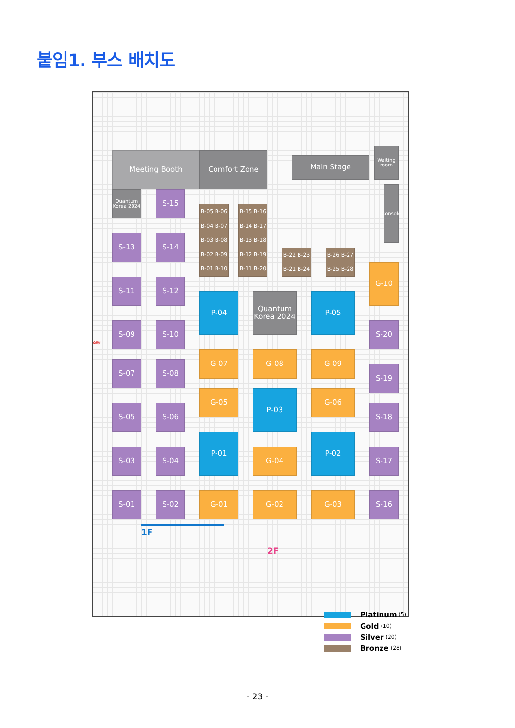붙임1. 부스 배치도
Meeting Booth
Comfort Zone
Main Stage
Waiting room
Quantum Korea 2024
S-15
Console
B-05 B-06
B-04 B-07
B-03 B-08
B-02 B-09
B-01 B-10
B-15 B-16
B-14 B-17
B-13 B-18
B-12 B-19
B-11 B-20
S-13
S-14
B-22 B-23
B-21 B-24
B-26 B-27
B-25 B-28
G-10
S-11
S-12
P-04
Quantum Korea 2024
P-05
S-09
S-10
S-20
소화전
G-07
G-08
G-09
S-07
S-08
S-19
G-05
P-03
G-06
S-05
S-06
S-18
P-01
P-02
S-03
S-04
G-04
S-17
S-01
S-02
G-01
G-02
G-03
S-16
1F
2F
Platinum (5)
Gold (10)
Silver (20)
Bronze (28)
- 23 -